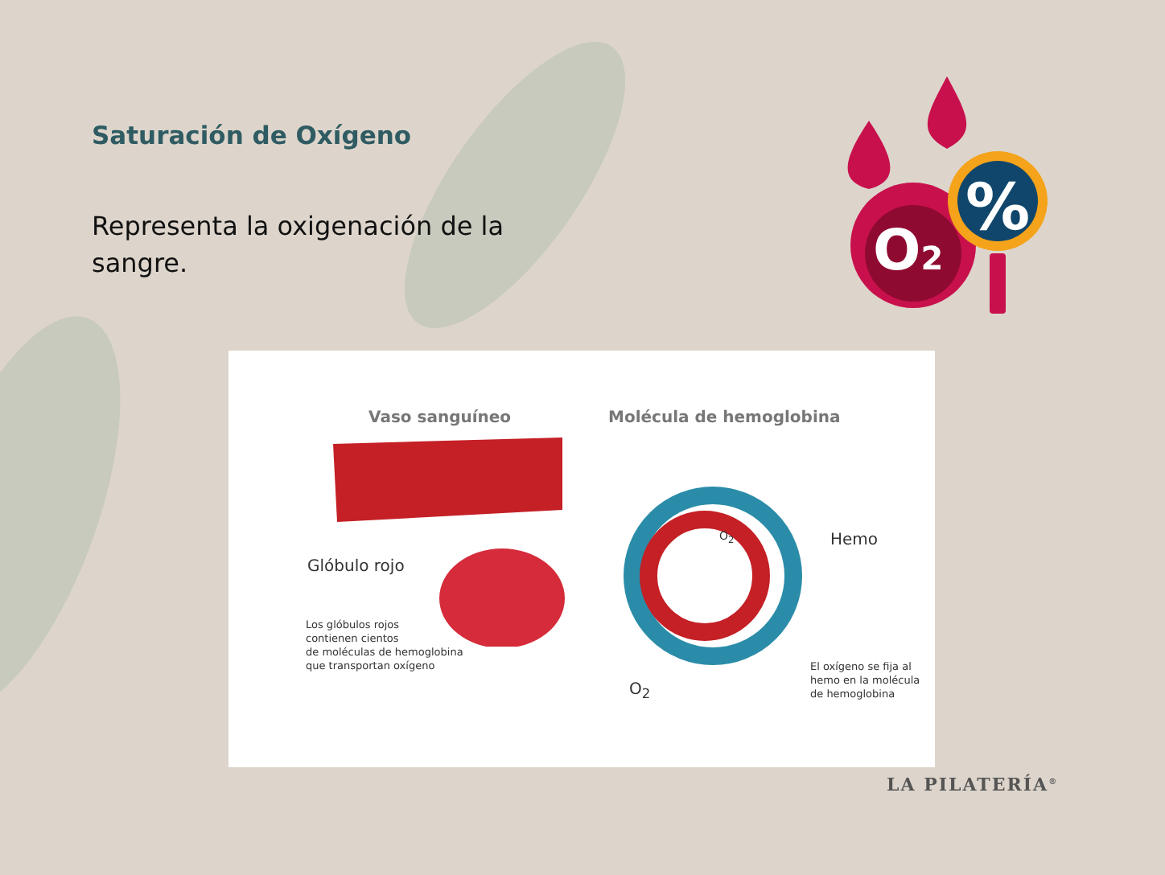Saturación de Oxígeno
Representa la oxigenación de la sangre.
O2
%
Vaso sanguíneo Molécula de hemoglobina
Glóbulo rojo
Los glóbulos rojos
contienen cientos
de moléculas de hemoglobina
que transportan oxígeno
O<sub>2</sub> Hemo
O<sub>2</sub>
El oxígeno se fija al
hemo en la molécula
de hemoglobina
LA PILATERÍA<sup>®</sup>